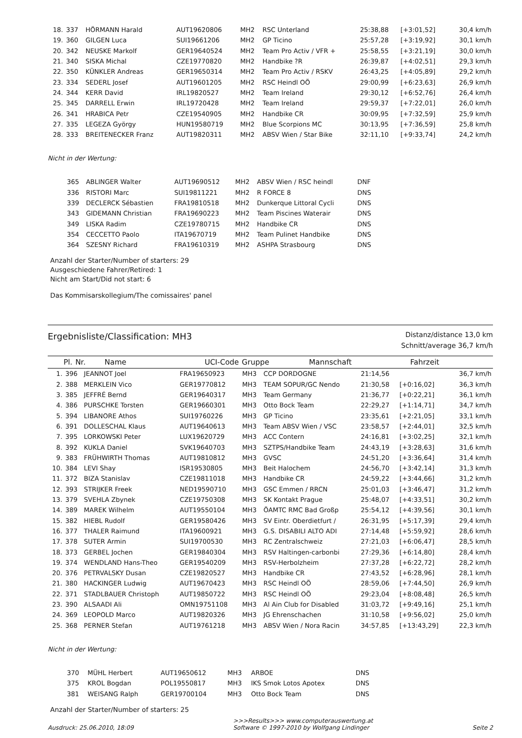| 18. | 337 | HÖRMANN Harald | AUT19620806 | MH2 | RSC Unterland | 25:38,88 | [+3:01,52] | 30,4 km/h |
| 19. | 360 | GILGEN Luca | SUI19661206 | MH2 | GP Ticino | 25:57,28 | [+3:19,92] | 30,1 km/h |
| 20. | 342 | NEUSKE Markolf | GER19640524 | MH2 | Team Pro Activ / VFR + | 25:58,55 | [+3:21,19] | 30,0 km/h |
| 21. | 340 | SISKA Michal | CZE19770820 | MH2 | Handbike ?R | 26:39,87 | [+4:02,51] | 29,3 km/h |
| 22. | 350 | KÜNKLER Andreas | GER19650314 | MH2 | Team Pro Activ / RSKV | 26:43,25 | [+4:05,89] | 29,2 km/h |
| 23. | 334 | SEDERL Josef | AUT19601205 | MH2 | RSC Heindl OÖ | 29:00,99 | [+6:23,63] | 26,9 km/h |
| 24. | 344 | KERR David | IRL19820527 | MH2 | Team Ireland | 29:30,12 | [+6:52,76] | 26,4 km/h |
| 25. | 345 | DARRELL Erwin | IRL19720428 | MH2 | Team Ireland | 29:59,37 | [+7:22,01] | 26,0 km/h |
| 26. | 341 | HRABICA Petr | CZE19540905 | MH2 | Handbike CR | 30:09,95 | [+7:32,59] | 25,9 km/h |
| 27. | 335 | LEGEZA György | HUN19580719 | MH2 | Blue Scorpions MC | 30:13,95 | [+7:36,59] | 25,8 km/h |
| 28. | 333 | BREITENECKER Franz | AUT19820311 | MH2 | ABSV Wien / Star Bike | 32:11,10 | [+9:33,74] | 24,2 km/h |
Nicht in der Wertung:
| | 365 | ABLINGER Walter | AUT19690512 | MH2 | ABSV Wien / RSC heindl | DNF | |
| | 336 | RISTORI Marc | SUI19811221 | MH2 | R FORCE 8 | DNS | |
| | 339 | DECLERCK Sébastien | FRA19810518 | MH2 | Dunkerque Littoral Cycli | DNS | |
| | 343 | GIDEMANN Christian | FRA19690223 | MH2 | Team Piscines Waterair | DNS | |
| | 349 | LISKA Radim | CZE19780715 | MH2 | Handbike CR | DNS | |
| | 354 | CECCETTO Paolo | ITA19670719 | MH2 | Team Pulinet Handbike | DNS | |
| | 364 | SZESNY Richard | FRA19610319 | MH2 | ASHPA Strasbourg | DNS | |
Anzahl der Starter/Number of starters: 29
Ausgeschiedene Fahrer/Retired: 1
Nicht am Start/Did not start: 6
Das Kommisarskollegium/The comissaires' panel
Ergebnisliste/Classification: MH3
Distanz/distance 13,0 km
Schnitt/average 36,7 km/h
| Pl. | Nr. | Name | UCI-Code | Gruppe | Mannschaft | Fahrzeit | | |
| --- | --- | --- | --- | --- | --- | --- | --- | --- |
| 1. | 396 | JEANNOT Joel | FRA19650923 | MH3 | CCP DORDOGNE | 21:14,56 | | 36,7 km/h |
| 2. | 388 | MERKLEIN Vico | GER19770812 | MH3 | TEAM SOPUR/GC Nendo | 21:30,58 | [+0:16,02] | 36,3 km/h |
| 3. | 385 | JEFFRÉ Bernd | GER19640317 | MH3 | Team Germany | 21:36,77 | [+0:22,21] | 36,1 km/h |
| 4. | 386 | PURSCHKE Torsten | GER19660301 | MH3 | Otto Bock Team | 22:29,27 | [+1:14,71] | 34,7 km/h |
| 5. | 394 | LIBANORE Athos | SUI19760226 | MH3 | GP Ticino | 23:35,61 | [+2:21,05] | 33,1 km/h |
| 6. | 391 | DOLLESCHAL Klaus | AUT19640613 | MH3 | Team ABSV Wien / VSC | 23:58,57 | [+2:44,01] | 32,5 km/h |
| 7. | 395 | LORKOWSKI Peter | LUX19620729 | MH3 | ACC Contern | 24:16,81 | [+3:02,25] | 32,1 km/h |
| 8. | 392 | KUKLA Daniel | SVK19640703 | MH3 | SZTPS/Handbike Team | 24:43,19 | [+3:28,63] | 31,6 km/h |
| 9. | 383 | FRÜHWIRTH Thomas | AUT19810812 | MH3 | GVSC | 24:51,20 | [+3:36,64] | 31,4 km/h |
| 10. | 384 | LEVI Shay | ISR19530805 | MH3 | Beit Halochem | 24:56,70 | [+3:42,14] | 31,3 km/h |
| 11. | 372 | BIZA Stanislav | CZE19811018 | MH3 | Handbike CR | 24:59,22 | [+3:44,66] | 31,2 km/h |
| 12. | 393 | STRIJKER Freek | NED19590710 | MH3 | GSC Emmen / RRCN | 25:01,03 | [+3:46,47] | 31,2 km/h |
| 13. | 379 | SVEHLA Zbynek | CZE19750308 | MH3 | SK Kontakt Prague | 25:48,07 | [+4:33,51] | 30,2 km/h |
| 14. | 389 | MAREK Wilhelm | AUT19550104 | MH3 | ÖAMTC RMC Bad Großp | 25:54,12 | [+4:39,56] | 30,1 km/h |
| 15. | 382 | HIEBL Rudolf | GER19580426 | MH3 | SV Eintr. Oberdietfurt / | 26:31,95 | [+5:17,39] | 29,4 km/h |
| 16. | 377 | THALER Raimund | ITA19600921 | MH3 | G.S. DISABILI ALTO ADI | 27:14,48 | [+5:59,92] | 28,6 km/h |
| 17. | 378 | SUTER Armin | SUI19700530 | MH3 | RC Zentralschweiz | 27:21,03 | [+6:06,47] | 28,5 km/h |
| 18. | 373 | GERBEL Jochen | GER19840304 | MH3 | RSV Haltingen-carbonbi | 27:29,36 | [+6:14,80] | 28,4 km/h |
| 19. | 374 | WENDLAND Hans-Theo | GER19540209 | MH3 | RSV-Herbolzheim | 27:37,28 | [+6:22,72] | 28,2 km/h |
| 20. | 376 | PETRVALSKY Dusan | CZE19820527 | MH3 | Handbike CR | 27:43,52 | [+6:28,96] | 28,1 km/h |
| 21. | 380 | HACKINGER Ludwig | AUT19670423 | MH3 | RSC Heindl OÖ | 28:59,06 | [+7:44,50] | 26,9 km/h |
| 22. | 371 | STADLBAUER Christoph | AUT19850722 | MH3 | RSC Heindl OÖ | 29:23,04 | [+8:08,48] | 26,5 km/h |
| 23. | 390 | ALSAADI Ali | OMN19751108 | MH3 | Al Ain Club for Disabled | 31:03,72 | [+9:49,16] | 25,1 km/h |
| 24. | 369 | LEOPOLD Marco | AUT19820326 | MH3 | JG Ehrenschachen | 31:10,58 | [+9:56,02] | 25,0 km/h |
| 25. | 368 | PERNER Stefan | AUT19761218 | MH3 | ABSV Wien / Nora Racin | 34:57,85 | [+13:43,29] | 22,3 km/h |
Nicht in der Wertung:
| | 370 | MÜHL Herbert | AUT19650612 | MH3 | ARBOE | DNS | |
| | 375 | KROL Bogdan | POL19550817 | MH3 | IKS Smok Lotos Apotex | DNS | |
| | 381 | WEISANG Ralph | GER19700104 | MH3 | Otto Bock Team | DNS | |
Anzahl der Starter/Number of starters: 25
Ausdruck: 25.06.2010, 18:09 >>>Results>>> www.computerauswertung.at
Software © 1997-2010 by Wolfgang Lindinger Seite 2